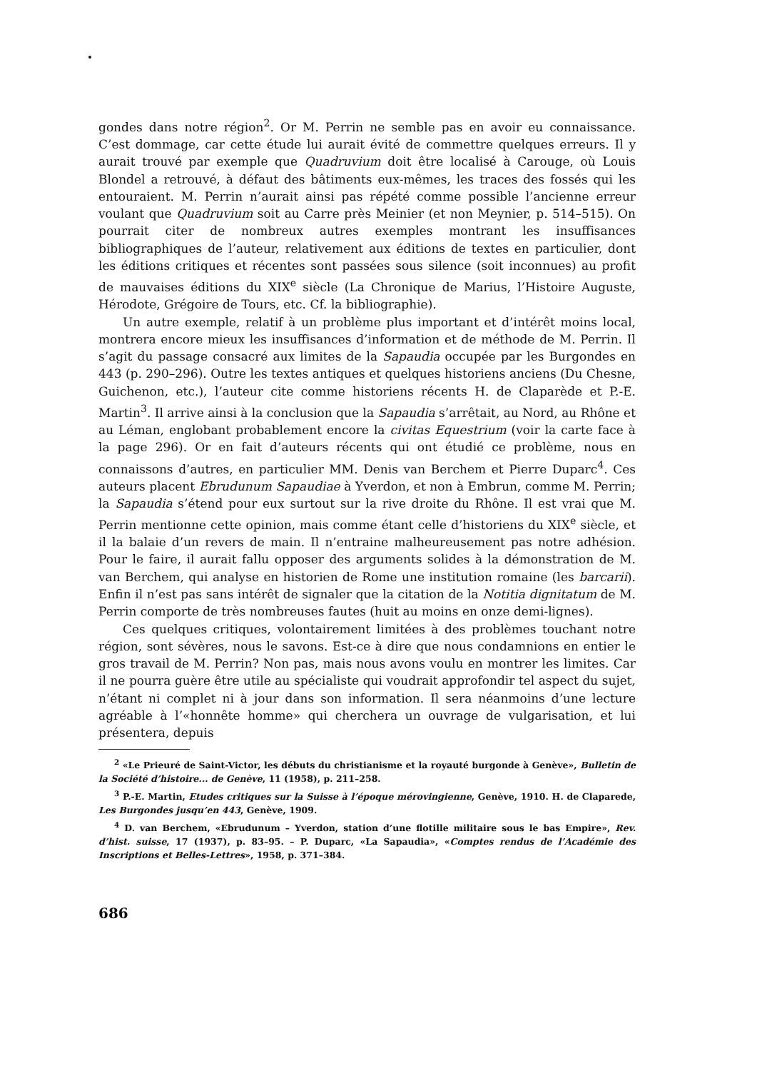gondes dans notre région<sup>2</sup>. Or M. Perrin ne semble pas en avoir eu connaissance. C’est dommage, car cette étude lui aurait évité de commettre quelques erreurs. Il y aurait trouvé par exemple que Quadruvium doit être localisé à Carouge, où Louis Blondel a retrouvé, à défaut des bâtiments eux-mêmes, les traces des fossés qui les entouraient. M. Perrin n’aurait ainsi pas répété comme possible l’ancienne erreur voulant que Quadruvium soit au Carre près Meinier (et non Meynier, p. 514–515). On pourrait citer de nombreux autres exemples montrant les insuffisances bibliographiques de l’auteur, relativement aux éditions de textes en particulier, dont les éditions critiques et récentes sont passées sous silence (soit inconnues) au profit de mauvaises éditions du XIX<sup>e</sup> siècle (La Chronique de Marius, l’Histoire Auguste, Hérodote, Grégoire de Tours, etc. Cf. la bibliographie).
Un autre exemple, relatif à un problème plus important et d’intérêt moins local, montrera encore mieux les insuffisances d’information et de méthode de M. Perrin. Il s’agit du passage consacré aux limites de la Sapaudia occupée par les Burgondes en 443 (p. 290–296). Outre les textes antiques et quelques historiens anciens (Du Chesne, Guichenon, etc.), l’auteur cite comme historiens récents H. de Claparède et P.-E. Martin<sup>3</sup>. Il arrive ainsi à la conclusion que la Sapaudia s’arrêtait, au Nord, au Rhône et au Léman, englobant probablement encore la civitas Equestrium (voir la carte face à la page 296). Or en fait d’auteurs récents qui ont étudié ce problème, nous en connaissons d’autres, en particulier MM. Denis van Berchem et Pierre Duparc<sup>4</sup>. Ces auteurs placent Ebrudunum Sapaudiae à Yverdon, et non à Embrun, comme M. Perrin; la Sapaudia s’étend pour eux surtout sur la rive droite du Rhône. Il est vrai que M. Perrin mentionne cette opinion, mais comme étant celle d’historiens du XIX<sup>e</sup> siècle, et il la balaie d’un revers de main. Il n’entraine malheureusement pas notre adhésion. Pour le faire, il aurait fallu opposer des arguments solides à la démonstration de M. van Berchem, qui analyse en historien de Rome une institution romaine (les barcarii). Enfin il n’est pas sans intérêt de signaler que la citation de la Notitia dignitatum de M. Perrin comporte de très nombreuses fautes (huit au moins en onze demi-lignes).
Ces quelques critiques, volontairement limitées à des problèmes touchant notre région, sont sévères, nous le savons. Est-ce à dire que nous condamnions en entier le gros travail de M. Perrin? Non pas, mais nous avons voulu en montrer les limites. Car il ne pourra guère être utile au spécialiste qui voudrait approfondir tel aspect du sujet, n’étant ni complet ni à jour dans son information. Il sera néanmoins d’une lecture agréable à l’«honnête homme» qui cherchera un ouvrage de vulgarisation, et lui présentera, depuis
<sup>2</sup> «Le Prieuré de Saint-Victor, les débuts du christianisme et la royauté burgonde à Genève», Bulletin de la Société d’histoire... de Genève, 11 (1958), p. 211–258.
<sup>3</sup> P.-E. Martin, Etudes critiques sur la Suisse à l’époque mérovingienne, Genève, 1910. H. de Claparede, Les Burgondes jusqu’en 443, Genève, 1909.
<sup>4</sup> D. van Berchem, «Ebrudunum – Yverdon, station d’une flotille militaire sous le bas Empire», Rev. d’hist. suisse, 17 (1937), p. 83–95. – P. Duparc, «La Sapaudia», «Comptes rendus de l’Académie des Inscriptions et Belles-Lettres», 1958, p. 371–384.
686